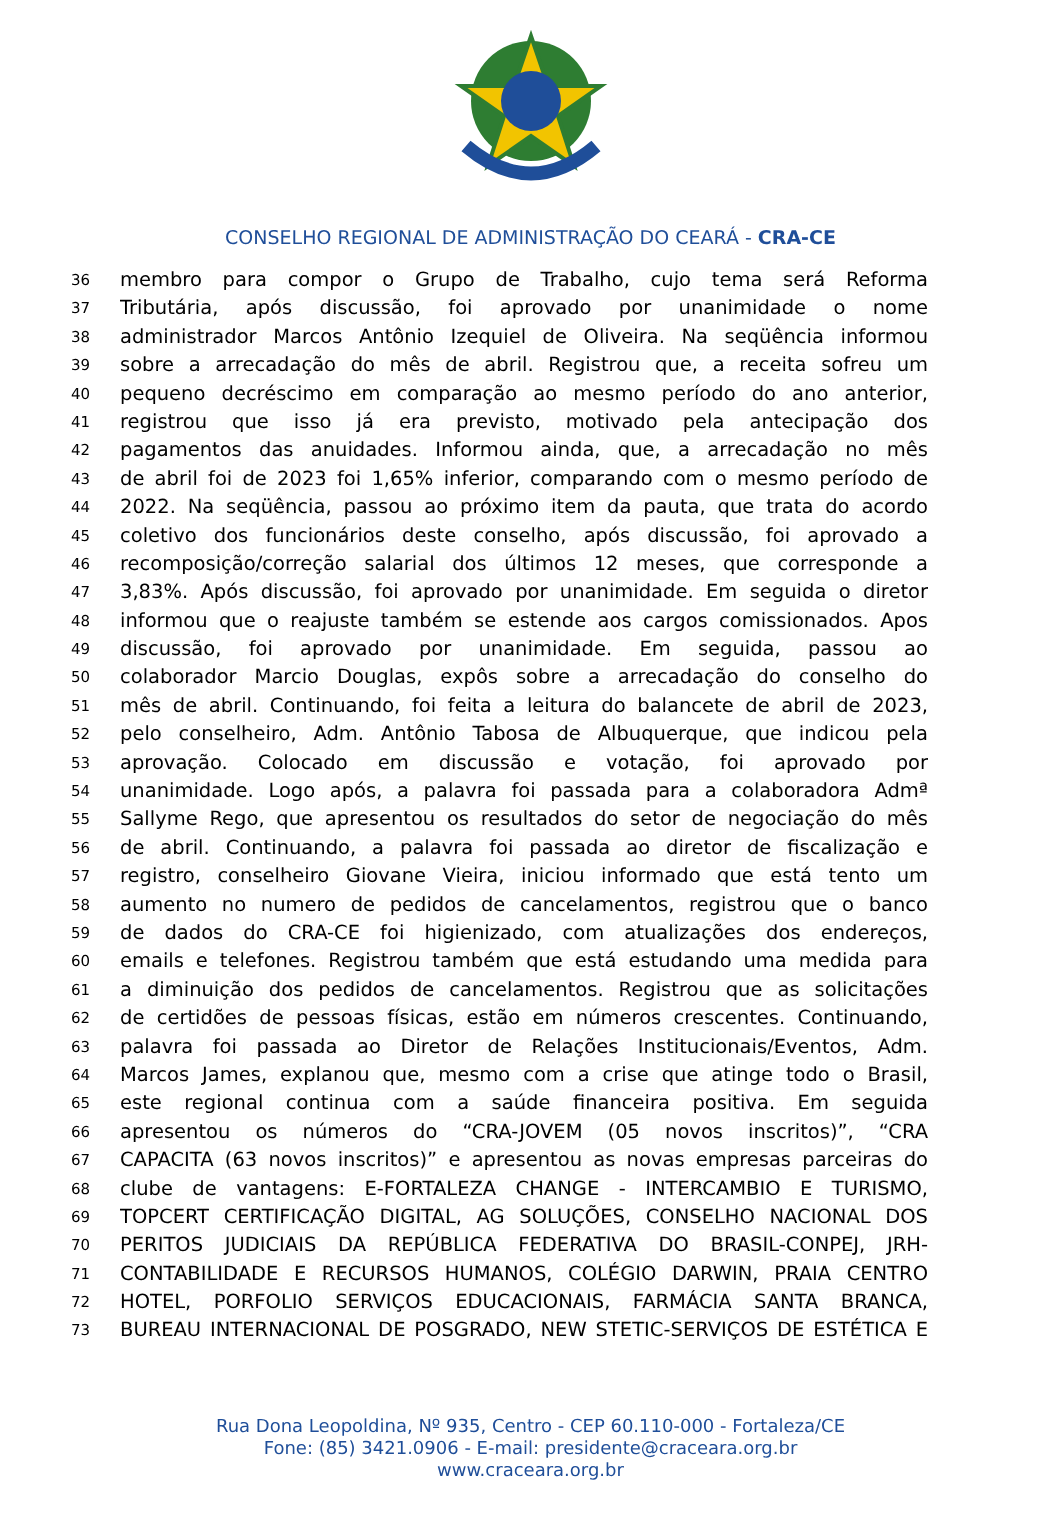CONSELHO REGIONAL DE ADMINISTRAÇÃO DO CEARÁ - CRA-CE
36 membro para compor o Grupo de Trabalho, cujo tema será Reforma
37 Tributária, após discussão, foi aprovado por unanimidade o nome
38 administrador Marcos Antônio Izequiel de Oliveira. Na seqüência informou
39 sobre a arrecadação do mês de abril. Registrou que, a receita sofreu um
40 pequeno decréscimo em comparação ao mesmo período do ano anterior,
41 registrou que isso já era previsto, motivado pela antecipação dos
42 pagamentos das anuidades. Informou ainda, que, a arrecadação no mês
43 de abril foi de 2023 foi 1,65% inferior, comparando com o mesmo período de
44 2022. Na seqüência, passou ao próximo item da pauta, que trata do acordo
45 coletivo dos funcionários deste conselho, após discussão, foi aprovado a
46 recomposição/correção salarial dos últimos 12 meses, que corresponde a
47 3,83%. Após discussão, foi aprovado por unanimidade. Em seguida o diretor
48 informou que o reajuste também se estende aos cargos comissionados. Apos
49 discussão, foi aprovado por unanimidade. Em seguida, passou ao
50 colaborador Marcio Douglas, expôs sobre a arrecadação do conselho do
51 mês de abril. Continuando, foi feita a leitura do balancete de abril de 2023,
52 pelo conselheiro, Adm. Antônio Tabosa de Albuquerque, que indicou pela
53 aprovação. Colocado em discussão e votação, foi aprovado por
54 unanimidade. Logo após, a palavra foi passada para a colaboradora Admª
55 Sallyme Rego, que apresentou os resultados do setor de negociação do mês
56 de abril. Continuando, a palavra foi passada ao diretor de fiscalização e
57 registro, conselheiro Giovane Vieira, iniciou informado que está tento um
58 aumento no numero de pedidos de cancelamentos, registrou que o banco
59 de dados do CRA-CE foi higienizado, com atualizações dos endereços,
60 emails e telefones. Registrou também que está estudando uma medida para
61 a diminuição dos pedidos de cancelamentos. Registrou que as solicitações
62 de certidões de pessoas físicas, estão em números crescentes. Continuando,
63 palavra foi passada ao Diretor de Relações Institucionais/Eventos, Adm.
64 Marcos James, explanou que, mesmo com a crise que atinge todo o Brasil,
65 este regional continua com a saúde financeira positiva. Em seguida
66 apresentou os números do “CRA-JOVEM (05 novos inscritos)”, “CRA
67 CAPACITA (63 novos inscritos)” e apresentou as novas empresas parceiras do
68 clube de vantagens: E-FORTALEZA CHANGE - INTERCAMBIO E TURISMO,
69 TOPCERT CERTIFICAÇÃO DIGITAL, AG SOLUÇÕES, CONSELHO NACIONAL DOS
70 PERITOS JUDICIAIS DA REPÚBLICA FEDERATIVA DO BRASIL-CONPEJ, JRH-
71 CONTABILIDADE E RECURSOS HUMANOS, COLÉGIO DARWIN, PRAIA CENTRO
72 HOTEL, PORFOLIO SERVIÇOS EDUCACIONAIS, FARMÁCIA SANTA BRANCA,
73 BUREAU INTERNACIONAL DE POSGRADO, NEW STETIC-SERVIÇOS DE ESTÉTICA E
Rua Dona Leopoldina, Nº 935, Centro - CEP 60.110-000 - Fortaleza/CE
Fone: (85) 3421.0906 - E-mail: presidente@craceara.org.br
www.craceara.org.br